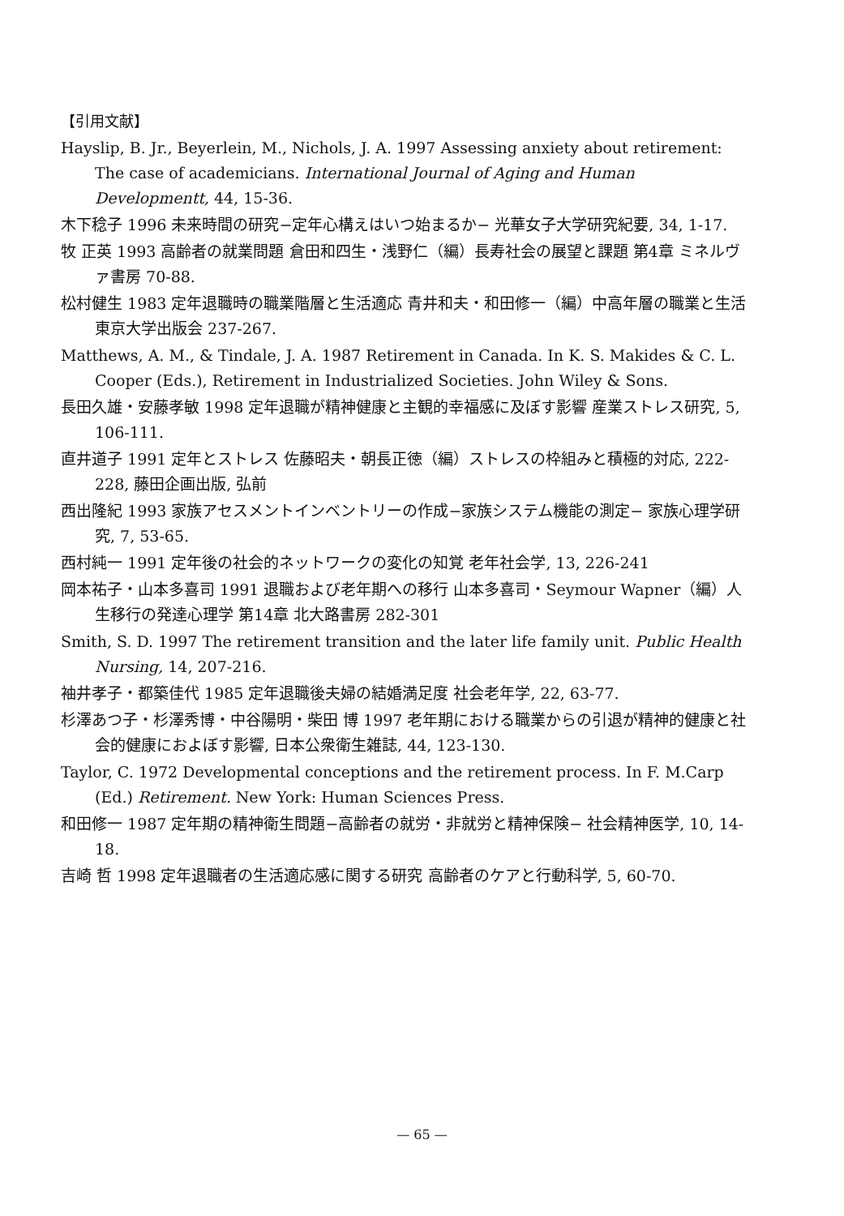【引用文献】
Hayslip, B. Jr., Beyerlein, M., Nichols, J. A. 1997 Assessing anxiety about retirement: The case of academicians. International Journal of Aging and Human Developmentt, 44, 15-36.
木下稔子 1996 未来時間の研究−定年心構えはいつ始まるか− 光華女子大学研究紀要, 34, 1-17.
牧 正英 1993 高齢者の就業問題 倉田和四生・浅野仁（編）長寿社会の展望と課題 第4章 ミネルヴァ書房 70-88.
松村健生 1983 定年退職時の職業階層と生活適応 青井和夫・和田修一（編）中高年層の職業と生活 東京大学出版会 237-267.
Matthews, A. M., & Tindale, J. A. 1987 Retirement in Canada. In K. S. Makides & C. L. Cooper (Eds.), Retirement in Industrialized Societies. John Wiley & Sons.
長田久雄・安藤孝敏 1998 定年退職が精神健康と主観的幸福感に及ぼす影響 産業ストレス研究, 5, 106-111.
直井道子 1991 定年とストレス 佐藤昭夫・朝長正徳（編）ストレスの枠組みと積極的対応, 222-228, 藤田企画出版, 弘前
西出隆紀 1993 家族アセスメントインベントリーの作成−家族システム機能の測定− 家族心理学研究, 7, 53-65.
西村純一 1991 定年後の社会的ネットワークの変化の知覚 老年社会学, 13, 226-241
岡本祐子・山本多喜司 1991 退職および老年期への移行 山本多喜司・Seymour Wapner（編）人生移行の発達心理学 第14章 北大路書房 282-301
Smith, S. D. 1997 The retirement transition and the later life family unit. Public Health Nursing, 14, 207-216.
袖井孝子・都築佳代 1985 定年退職後夫婦の結婚満足度 社会老年学, 22, 63-77.
杉澤あつ子・杉澤秀博・中谷陽明・柴田 博 1997 老年期における職業からの引退が精神的健康と社会的健康におよぼす影響, 日本公衆衛生雑誌, 44, 123-130.
Taylor, C. 1972 Developmental conceptions and the retirement process. In F. M.Carp (Ed.) Retirement. New York: Human Sciences Press.
和田修一 1987 定年期の精神衛生問題−高齢者の就労・非就労と精神保険− 社会精神医学, 10, 14-18.
吉崎 哲 1998 定年退職者の生活適応感に関する研究 高齢者のケアと行動科学, 5, 60-70.
— 65 —